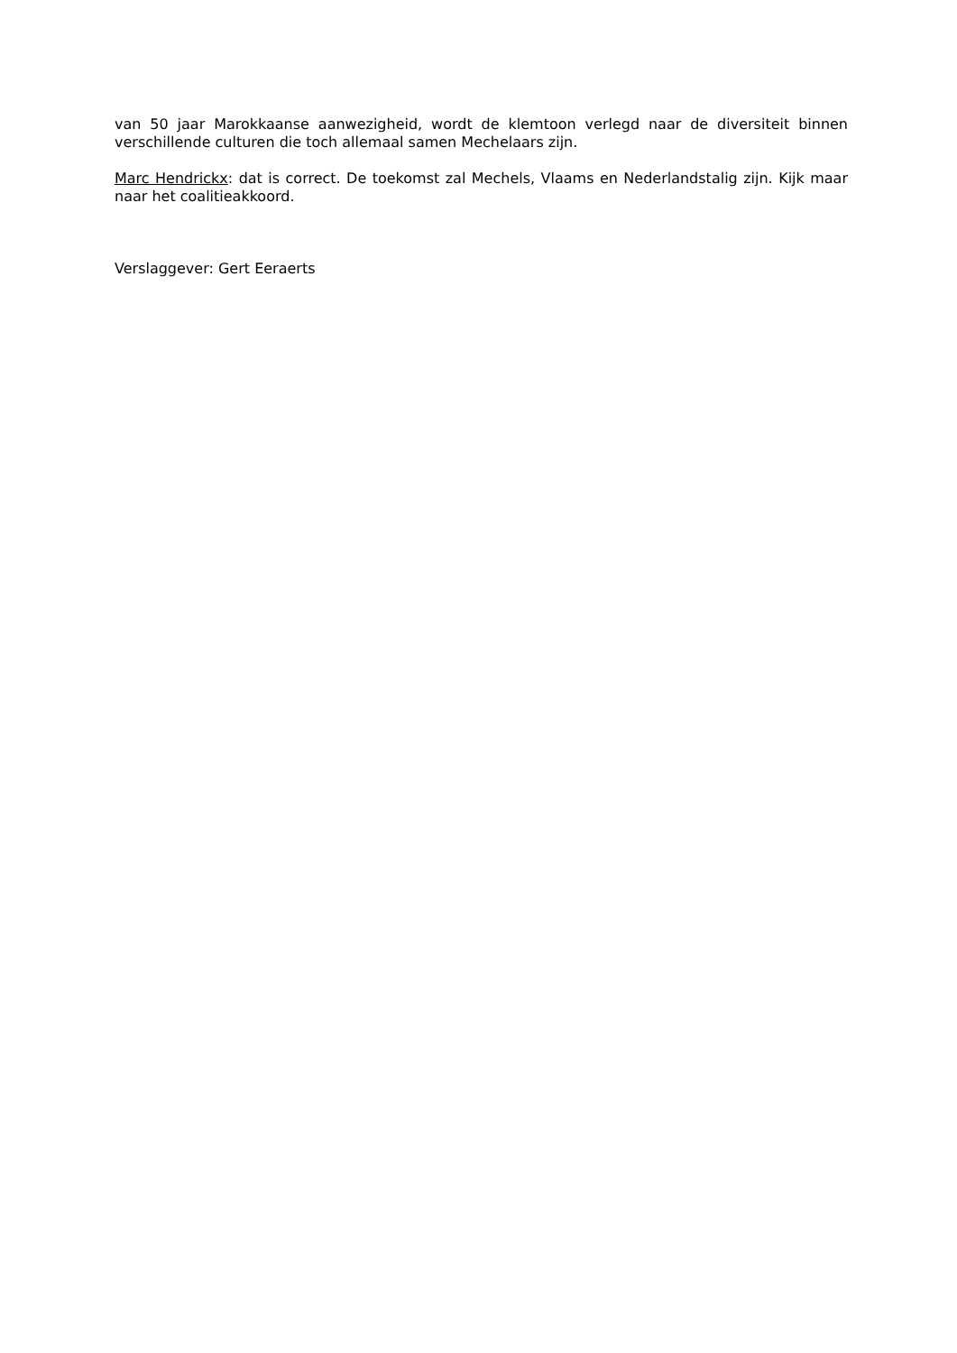van 50 jaar Marokkaanse aanwezigheid, wordt de klemtoon verlegd naar de diversiteit binnen verschillende culturen die toch allemaal samen Mechelaars zijn.
Marc Hendrickx: dat is correct. De toekomst zal Mechels, Vlaams en Nederlandstalig zijn. Kijk maar naar het coalitieakkoord.
Verslaggever: Gert Eeraerts